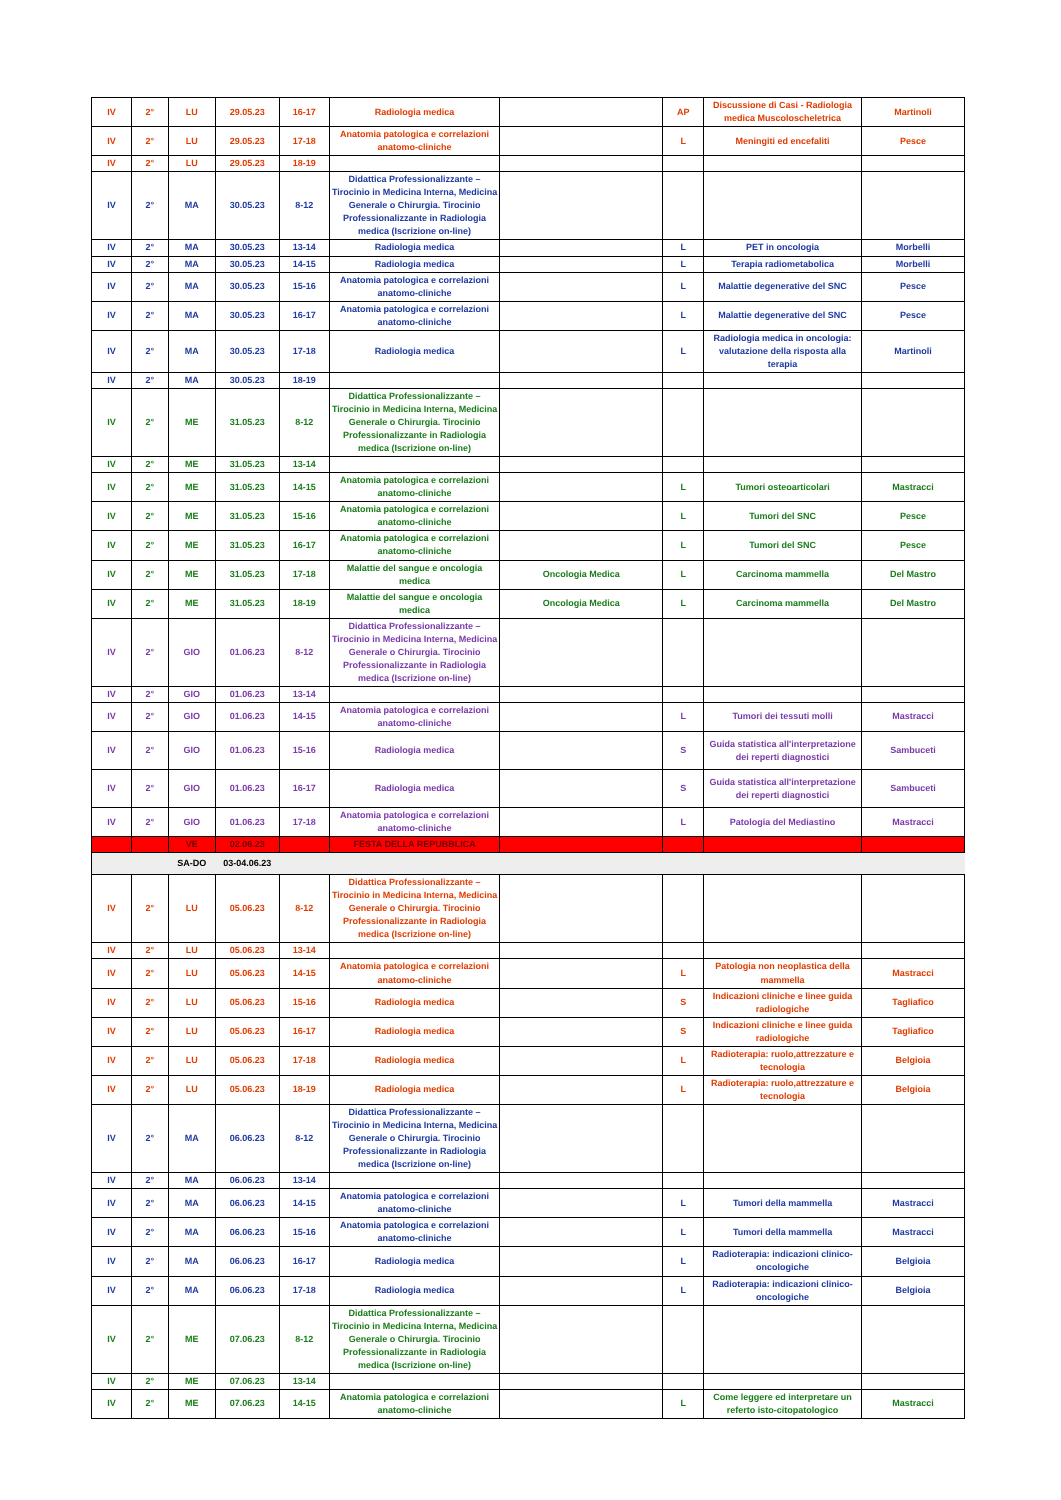| IV | 2° | LU | 29.05.23 | 16-17 | Radiologia medica | | AP | Discussione di Casi - Radiologia medica Muscoloscheletrica | Martinoli |
| IV | 2° | LU | 29.05.23 | 17-18 | Anatomia patologica e correlazioni anatomo-cliniche | | L | Meningiti ed encefaliti | Pesce |
| IV | 2° | LU | 29.05.23 | 18-19 | | | | | |
| IV | 2° | MA | 30.05.23 | 8-12 | Didattica Professionalizzante – Tirocinio in Medicina Interna, Medicina Generale o Chirurgia. Tirocinio Professionalizzante in Radiologia medica (Iscrizione on-line) | | | | |
| IV | 2° | MA | 30.05.23 | 13-14 | Radiologia medica | | L | PET in oncologia | Morbelli |
| IV | 2° | MA | 30.05.23 | 14-15 | Radiologia medica | | L | Terapia radiometabolica | Morbelli |
| IV | 2° | MA | 30.05.23 | 15-16 | Anatomia patologica e correlazioni anatomo-cliniche | | L | Malattie degenerative del SNC | Pesce |
| IV | 2° | MA | 30.05.23 | 16-17 | Anatomia patologica e correlazioni anatomo-cliniche | | L | Malattie degenerative del SNC | Pesce |
| IV | 2° | MA | 30.05.23 | 17-18 | Radiologia medica | | L | Radiologia medica in oncologia: valutazione della risposta alla terapia | Martinoli |
| IV | 2° | MA | 30.05.23 | 18-19 | | | | | |
| IV | 2° | ME | 31.05.23 | 8-12 | Didattica Professionalizzante – Tirocinio in Medicina Interna, Medicina Generale o Chirurgia. Tirocinio Professionalizzante in Radiologia medica (Iscrizione on-line) | | | | |
| IV | 2° | ME | 31.05.23 | 13-14 | | | | | |
| IV | 2° | ME | 31.05.23 | 14-15 | Anatomia patologica e correlazioni anatomo-cliniche | | L | Tumori osteoarticolari | Mastracci |
| IV | 2° | ME | 31.05.23 | 15-16 | Anatomia patologica e correlazioni anatomo-cliniche | | L | Tumori del SNC | Pesce |
| IV | 2° | ME | 31.05.23 | 16-17 | Anatomia patologica e correlazioni anatomo-cliniche | | L | Tumori del SNC | Pesce |
| IV | 2° | ME | 31.05.23 | 17-18 | Malattie del sangue e oncologia medica | Oncologia Medica | L | Carcinoma mammella | Del Mastro |
| IV | 2° | ME | 31.05.23 | 18-19 | Malattie del sangue e oncologia medica | Oncologia Medica | L | Carcinoma mammella | Del Mastro |
| IV | 2° | GIO | 01.06.23 | 8-12 | Didattica Professionalizzante – Tirocinio in Medicina Interna, Medicina Generale o Chirurgia. Tirocinio Professionalizzante in Radiologia medica (Iscrizione on-line) | | | | |
| IV | 2° | GIO | 01.06.23 | 13-14 | | | | | |
| IV | 2° | GIO | 01.06.23 | 14-15 | Anatomia patologica e correlazioni anatomo-cliniche | | L | Tumori dei tessuti molli | Mastracci |
| IV | 2° | GIO | 01.06.23 | 15-16 | Radiologia medica | | S | Guida statistica all'interpretazione dei reperti diagnostici | Sambuceti |
| IV | 2° | GIO | 01.06.23 | 16-17 | Radiologia medica | | S | Guida statistica all'interpretazione dei reperti diagnostici | Sambuceti |
| IV | 2° | GIO | 01.06.23 | 17-18 | Anatomia patologica e correlazioni anatomo-cliniche | | L | Patologia del Mediastino | Mastracci |
| | | VE | 02.06.23 | | FESTA DELLA REPUBBLICA | | | | |
| | | SA-DO | 03-04.06.23 | | | | | | |
| IV | 2° | LU | 05.06.23 | 8-12 | Didattica Professionalizzante – Tirocinio in Medicina Interna, Medicina Generale o Chirurgia. Tirocinio Professionalizzante in Radiologia medica (Iscrizione on-line) | | | | |
| IV | 2° | LU | 05.06.23 | 13-14 | | | | | |
| IV | 2° | LU | 05.06.23 | 14-15 | Anatomia patologica e correlazioni anatomo-cliniche | | L | Patologia non neoplastica della mammella | Mastracci |
| IV | 2° | LU | 05.06.23 | 15-16 | Radiologia medica | | S | Indicazioni cliniche e linee guida radiologiche | Tagliafico |
| IV | 2° | LU | 05.06.23 | 16-17 | Radiologia medica | | S | Indicazioni cliniche e linee guida radiologiche | Tagliafico |
| IV | 2° | LU | 05.06.23 | 17-18 | Radiologia medica | | L | Radioterapia: ruolo,attrezzature e tecnologia | Belgioia |
| IV | 2° | LU | 05.06.23 | 18-19 | Radiologia medica | | L | Radioterapia: ruolo,attrezzature e tecnologia | Belgioia |
| IV | 2° | MA | 06.06.23 | 8-12 | Didattica Professionalizzante – Tirocinio in Medicina Interna, Medicina Generale o Chirurgia. Tirocinio Professionalizzante in Radiologia medica (Iscrizione on-line) | | | | |
| IV | 2° | MA | 06.06.23 | 13-14 | | | | | |
| IV | 2° | MA | 06.06.23 | 14-15 | Anatomia patologica e correlazioni anatomo-cliniche | | L | Tumori della mammella | Mastracci |
| IV | 2° | MA | 06.06.23 | 15-16 | Anatomia patologica e correlazioni anatomo-cliniche | | L | Tumori della mammella | Mastracci |
| IV | 2° | MA | 06.06.23 | 16-17 | Radiologia medica | | L | Radioterapia: indicazioni clinico-oncologiche | Belgioia |
| IV | 2° | MA | 06.06.23 | 17-18 | Radiologia medica | | L | Radioterapia: indicazioni clinico-oncologiche | Belgioia |
| IV | 2° | ME | 07.06.23 | 8-12 | Didattica Professionalizzante – Tirocinio in Medicina Interna, Medicina Generale o Chirurgia. Tirocinio Professionalizzante in Radiologia medica (Iscrizione on-line) | | | | |
| IV | 2° | ME | 07.06.23 | 13-14 | | | | | |
| IV | 2° | ME | 07.06.23 | 14-15 | Anatomia patologica e correlazioni anatomo-cliniche | | L | Come leggere ed interpretare un referto isto-citopatologico | Mastracci |